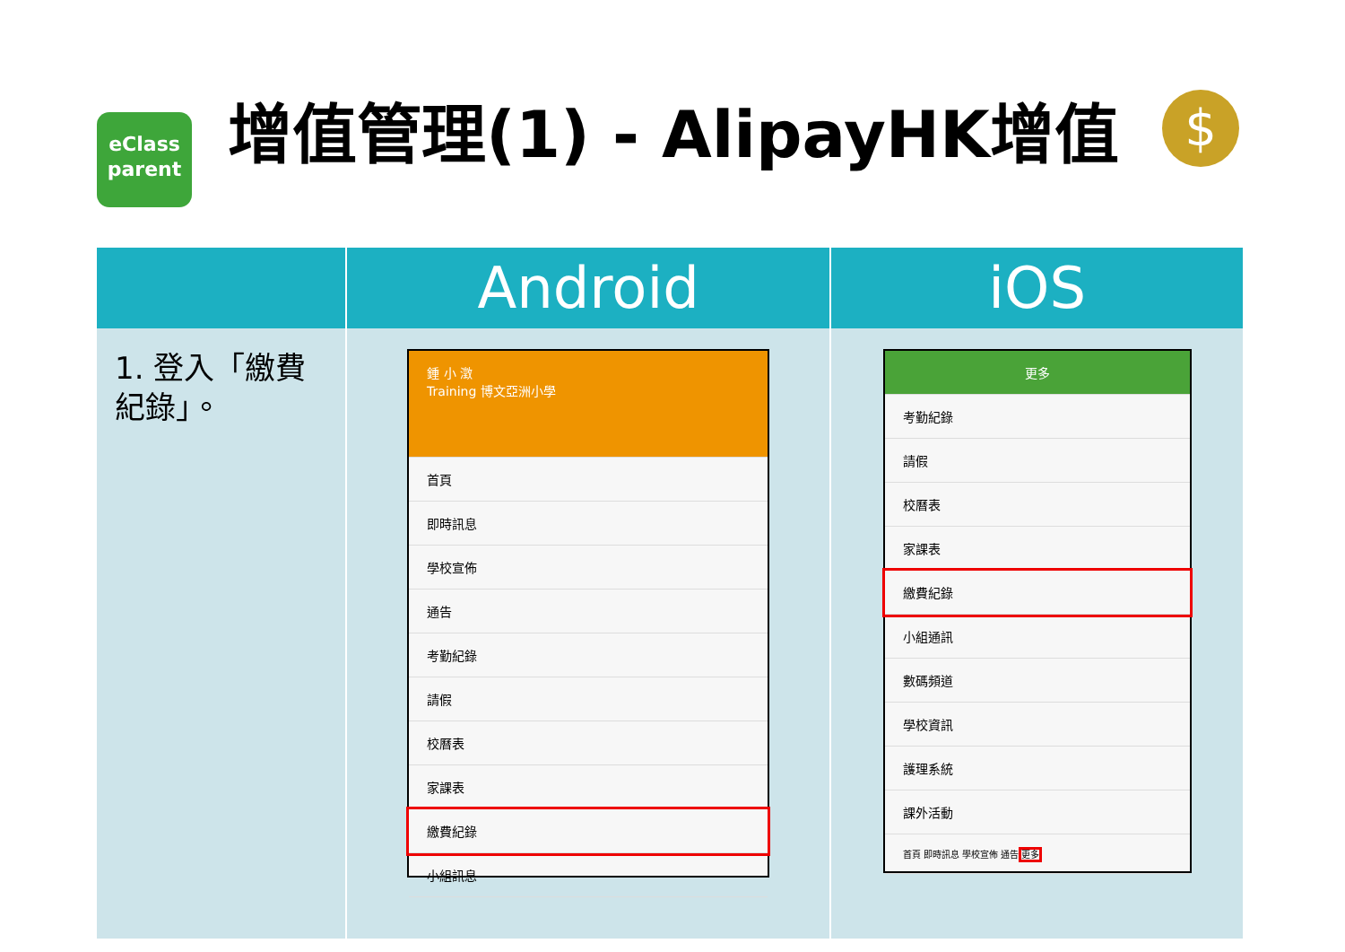eClass
parent
增值管理(1) - AlipayHK增值
$
| | Android | iOS |
| --- | --- | --- |
| 1. 登入「繳費紀錄」。 | 鍾 小 澂 Training 博文亞洲小學 首頁 即時訊息 學校宣佈 通告 考勤紀錄 請假 校曆表 家課表 繳費紀錄 小組訊息 | 更多 考勤紀錄 請假 校曆表 家課表 繳費紀錄 小組通訊 數碼頻道 學校資訊 護理系統 課外活動 首頁 即時訊息 學校宣佈 通告 更多 |